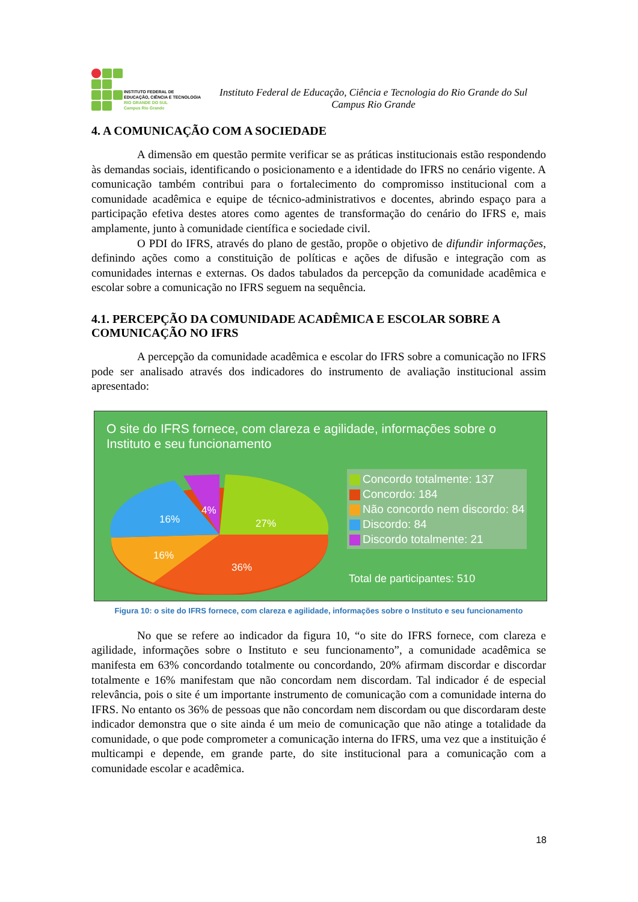INSTITUTO FEDERAL DE
EDUCAÇÃO, CIÊNCIA E TECNOLOGIA
RIO GRANDE DO SUL
Campus Rio Grande
Instituto Federal de Educação, Ciência e Tecnologia do Rio Grande do Sul
Campus Rio Grande
4. A COMUNICAÇÃO COM A SOCIEDADE
A dimensão em questão permite verificar se as práticas institucionais estão respondendo às demandas sociais, identificando o posicionamento e a identidade do IFRS no cenário vigente. A comunicação também contribui para o fortalecimento do compromisso institucional com a comunidade acadêmica e equipe de técnico-administrativos e docentes, abrindo espaço para a participação efetiva destes atores como agentes de transformação do cenário do IFRS e, mais amplamente, junto à comunidade científica e sociedade civil.
O PDI do IFRS, através do plano de gestão, propõe o objetivo de difundir informações, definindo ações como a constituição de políticas e ações de difusão e integração com as comunidades internas e externas. Os dados tabulados da percepção da comunidade acadêmica e escolar sobre a comunicação no IFRS seguem na sequência.
4.1. PERCEPÇÃO DA COMUNIDADE ACADÊMICA E ESCOLAR SOBRE A COMUNICAÇÃO NO IFRS
A percepção da comunidade acadêmica e escolar do IFRS sobre a comunicação no IFRS pode ser analisado através dos indicadores do instrumento de avaliação institucional assim apresentado:
O site do IFRS fornece, com clareza e agilidade, informações sobre o
Instituto e seu funcionamento
4%
27%
16%
16%
36%
Concordo totalmente: 137
Concordo: 184
Não concordo nem discordo: 84
Discordo: 84
Discordo totalmente: 21
Total de participantes: 510
Figura 10: o site do IFRS fornece, com clareza e agilidade, informações sobre o Instituto e seu funcionamento
No que se refere ao indicador da figura 10, “o site do IFRS fornece, com clareza e agilidade, informações sobre o Instituto e seu funcionamento”, a comunidade acadêmica se manifesta em 63% concordando totalmente ou concordando, 20% afirmam discordar e discordar totalmente e 16% manifestam que não concordam nem discordam. Tal indicador é de especial relevância, pois o site é um importante instrumento de comunicação com a comunidade interna do IFRS. No entanto os 36% de pessoas que não concordam nem discordam ou que discordaram deste indicador demonstra que o site ainda é um meio de comunicação que não atinge a totalidade da comunidade, o que pode comprometer a comunicação interna do IFRS, uma vez que a instituição é multicampi e depende, em grande parte, do site institucional para a comunicação com a comunidade escolar e acadêmica.
18